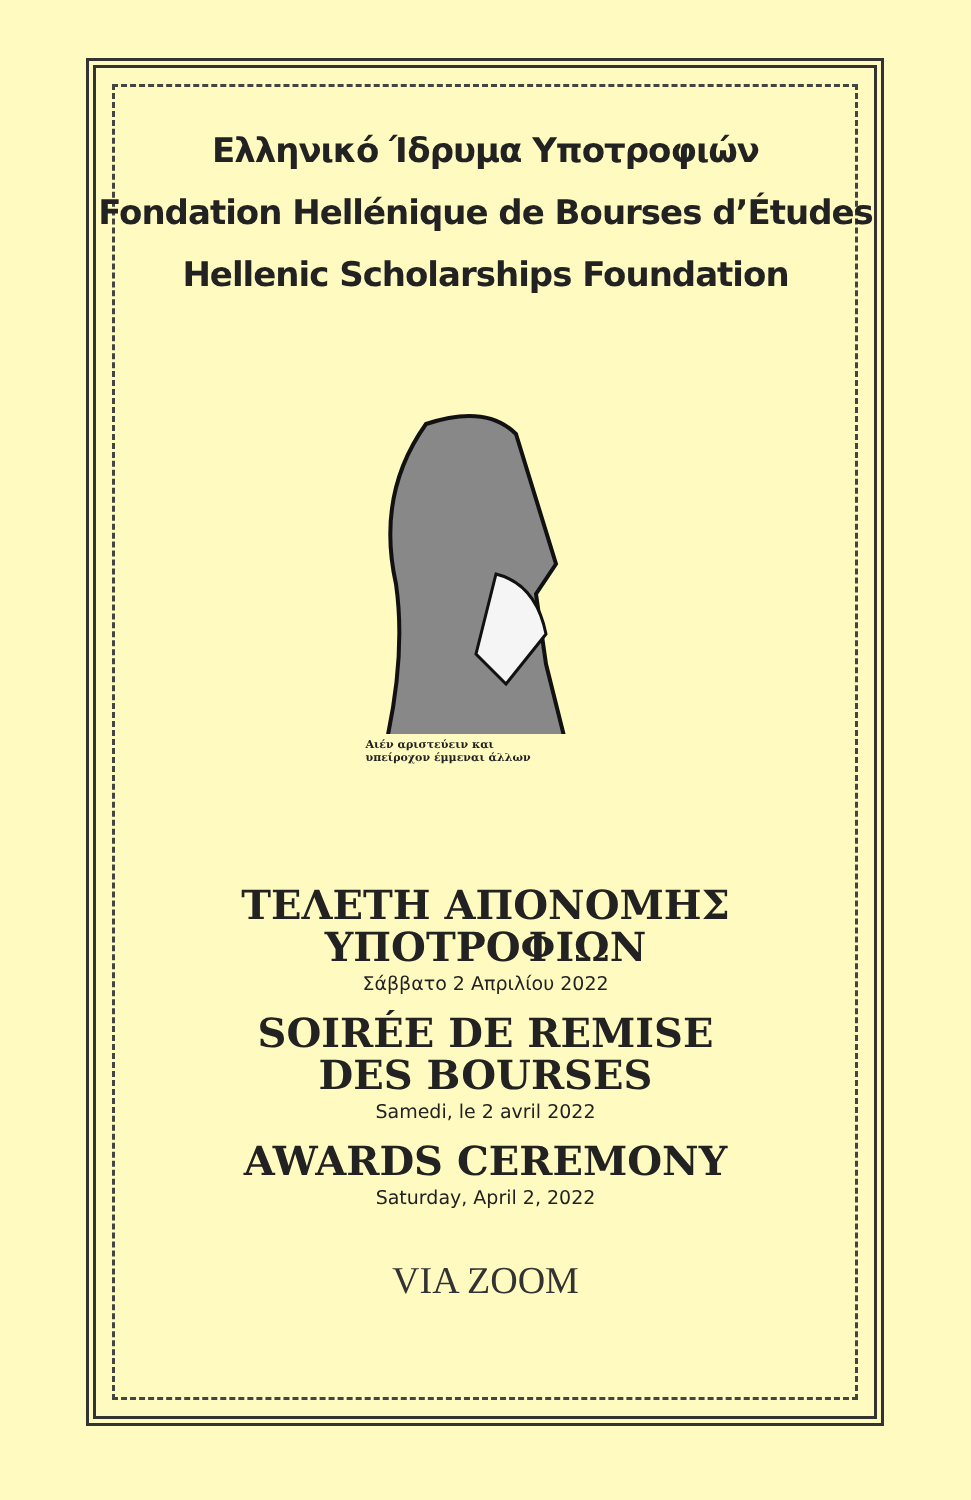Ελληνικό Ίδρυμα Υποτροφιών
Fondation Hellénique de Bourses d’Études
Hellenic Scholarships Foundation
Αιέν αριστεύειν και
υπείροχον έμμεναι άλλων
ΤΕΛΕΤΗ ΑΠΟΝΟΜΗΣ
ΥΠΟΤΡΟΦΙΩΝ
Σάββατο 2 Απριλίου 2022
SOIRÉE DE REMISE
DES BOURSES
Samedi, le 2 avril 2022
AWARDS CEREMONY
Saturday, April 2, 2022
VIA ZOOM